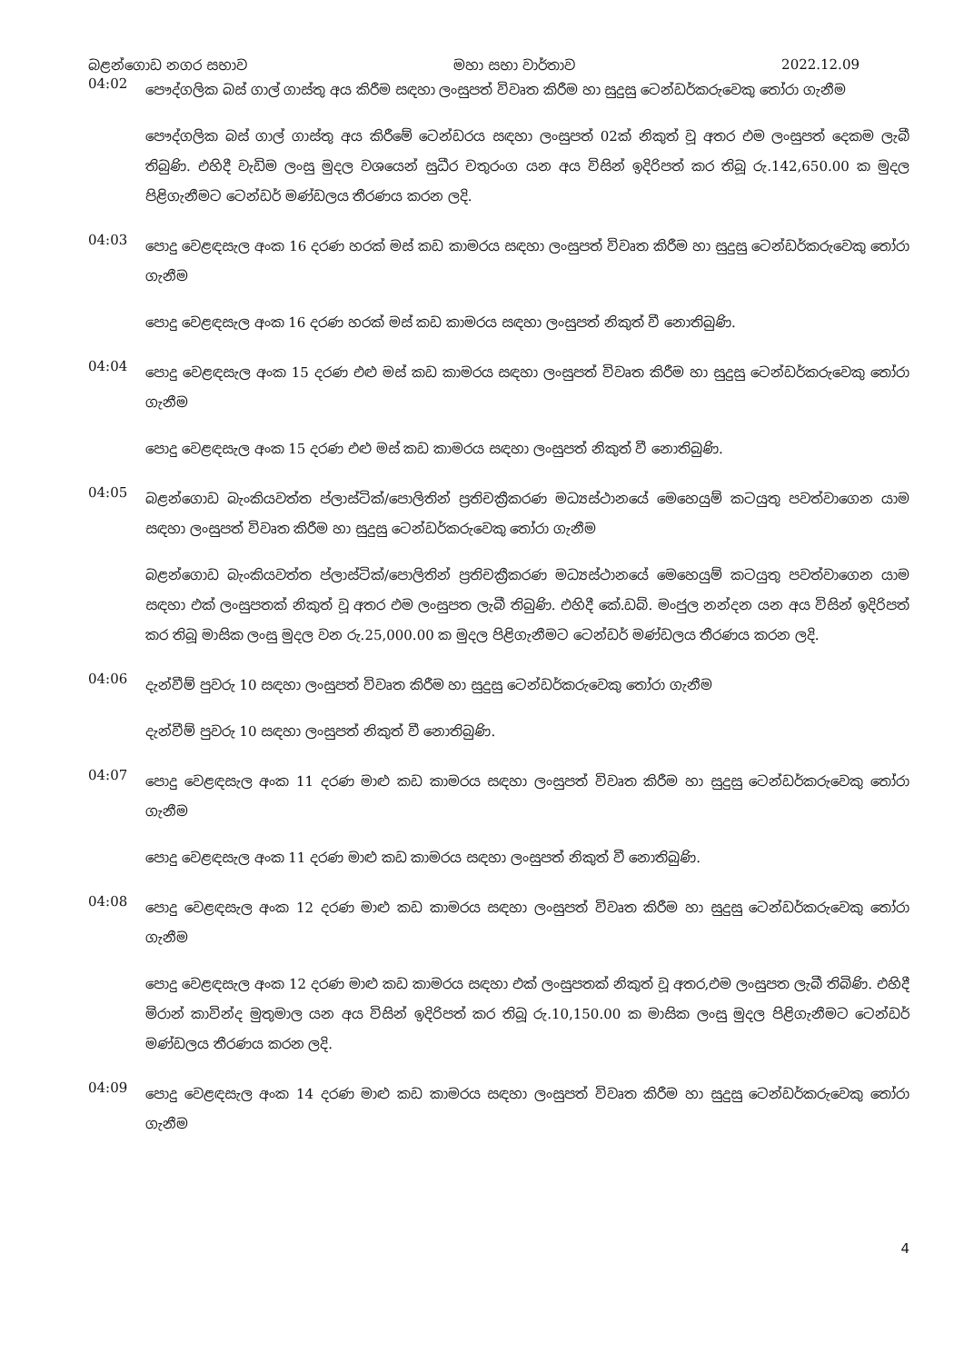බළන්ගොඩ නගර සභාව මහා සභා වාර්තාව 2022.12.09
04:02
පෞද්ගලික බස් ගාල් ගාස්තු අය කිරීම සඳහා ලංසුපත් විවෘත කිරීම හා සුදුසු ටෙන්ඩර්කරුවෙකු තෝරා ගැනීම
පෞද්ගලික බස් ගාල් ගාස්තු අය කිරීමේ ටෙන්ඩරය සඳහා ලංසුපත් 02ක් නිකුත් වූ අතර එම ලංසුපත් දෙකම ලැබී තිබුණි. එහිදී වැඩිම ලංසු මුදල වශයෙන් සුධීර චතුරංග යන අය විසින් ඉදිරිපත් කර තිබූ රු.142,650.00 ක මුදල පිළිගැනීමට ටෙන්ඩර් මණ්ඩලය තීරණය කරන ලදි.
04:03
පොදු වෙළඳසැල අංක 16 දරණ හරක් මස් කඩ කාමරය සඳහා ලංසුපත් විවෘත කිරීම හා සුදුසු ටෙන්ඩර්කරුවෙකු තෝරා ගැනීම
පොදු වෙළඳසැල අංක 16 දරණ හරක් මස් කඩ කාමරය සඳහා ලංසුපත් නිකුත් වී නොතිබුණි.
04:04
පොදු වෙළඳසැල අංක 15 දරණ එළු මස් කඩ කාමරය සඳහා ලංසුපත් විවෘත කිරීම හා සුදුසු ටෙන්ඩර්කරුවෙකු තෝරා ගැනීම
පොදු වෙළඳසැල අංක 15 දරණ එළු මස් කඩ කාමරය සඳහා ලංසුපත් නිකුත් වී නොතිබුණි.
04:05
බළන්ගොඩ බැංකියවත්ත ප්ලාස්ටික්/පොලිතින් ප්‍රතිචක්‍රීකරණ මධ්‍යස්ථානයේ මෙහෙයුම් කටයුතු පවත්වාගෙන යාම සඳහා ලංසුපත් විවෘත කිරීම හා සුදුසු ටෙන්ඩර්කරුවෙකු තෝරා ගැනීම
බළන්ගොඩ බැංකියවත්ත ප්ලාස්ටික්/පොලිතින් ප්‍රතිචක්‍රීකරණ මධ්‍යස්ථානයේ මෙහෙයුම් කටයුතු පවත්වාගෙන යාම සඳහා එක් ලංසුපතක් නිකුත් වූ අතර එම ලංසුපත ලැබී තිබුණි. එහිදී කේ.ඩබ්. මංජුල නන්දන යන අය විසින් ඉදිරිපත් කර තිබූ මාසික ලංසු මුදල වන රු.25,000.00 ක මුදල පිළිගැනීමට ටෙන්ඩර් මණ්ඩලය තීරණය කරන ලදි.
04:06
දැන්වීම් පුවරු 10 සඳහා ලංසුපත් විවෘත කිරීම හා සුදුසු ටෙන්ඩර්කරුවෙකු තෝරා ගැනීම
දැන්වීම් පුවරු 10 සඳහා ලංසුපත් නිකුත් වී නොතිබුණි.
04:07
පොදු වෙළඳසැල අංක 11 දරණ මාළු කඩ කාමරය සඳහා ලංසුපත් විවෘත කිරීම හා සුදුසු ටෙන්ඩර්කරුවෙකු තෝරා ගැනීම
පොදු වෙළඳසැල අංක 11 දරණ මාළු කඩ කාමරය සඳහා ලංසුපත් නිකුත් වී නොතිබුණි.
04:08
පොදු වෙළඳසැල අංක 12 දරණ මාළු කඩ කාමරය සඳහා ලංසුපත් විවෘත කිරීම හා සුදුසු ටෙන්ඩර්කරුවෙකු තෝරා ගැනීම
පොදු වෙළඳසැල අංක 12 දරණ මාළු කඩ කාමරය සඳහා එක් ලංසුපතක් නිකුත් වූ අතර,එම ලංසුපත ලැබී තිබිණි. එහිදී මිරාන් කාවින්ද මුතුමාල යන අය විසින් ඉදිරිපත් කර තිබූ රු.10,150.00 ක මාසික ලංසු මුදල පිළිගැනීමට ටෙන්ඩර් මණ්ඩලය තීරණය කරන ලදි.
04:09
පොදු වෙළඳසැල අංක 14 දරණ මාළු කඩ කාමරය සඳහා ලංසුපත් විවෘත කිරීම හා සුදුසු ටෙන්ඩර්කරුවෙකු තෝරා ගැනීම
4